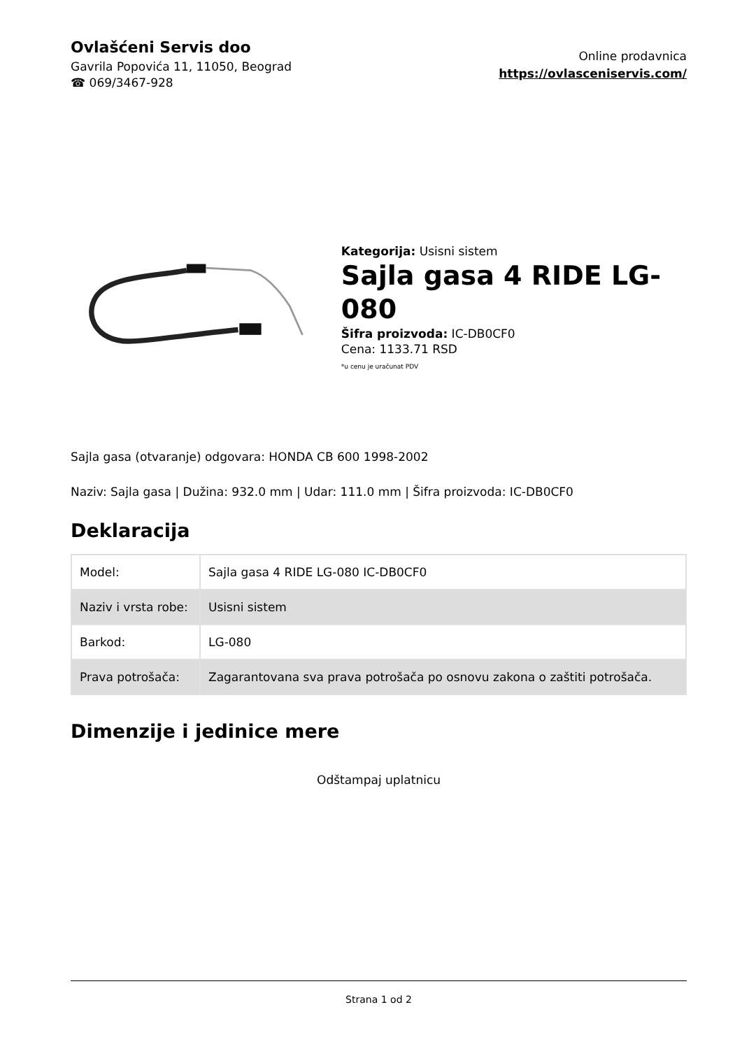Ovlašćeni Servis doo
Gavrila Popovića 11, 11050, Beograd
☎ 069/3467-928
Online prodavnica
https://ovlasceniservis.com/
Kategorija: Usisni sistem
Sajla gasa 4 RIDE LG-080
Šifra proizvoda: IC-DB0CF0
Cena: 1133.71 RSD
*u cenu je uračunat PDV
Sajla gasa (otvaranje) odgovara: HONDA CB 600 1998-2002
Naziv: Sajla gasa | Dužina: 932.0 mm | Udar: 111.0 mm | Šifra proizvoda: IC-DB0CF0
Deklaracija
| Model: | Sajla gasa 4 RIDE LG-080 IC-DB0CF0 |
| Naziv i vrsta robe: | Usisni sistem |
| Barkod: | LG-080 |
| Prava potrošača: | Zagarantovana sva prava potrošača po osnovu zakona o zaštiti potrošača. |
Dimenzije i jedinice mere
Odštampaj uplatnicu
Strana 1 od 2